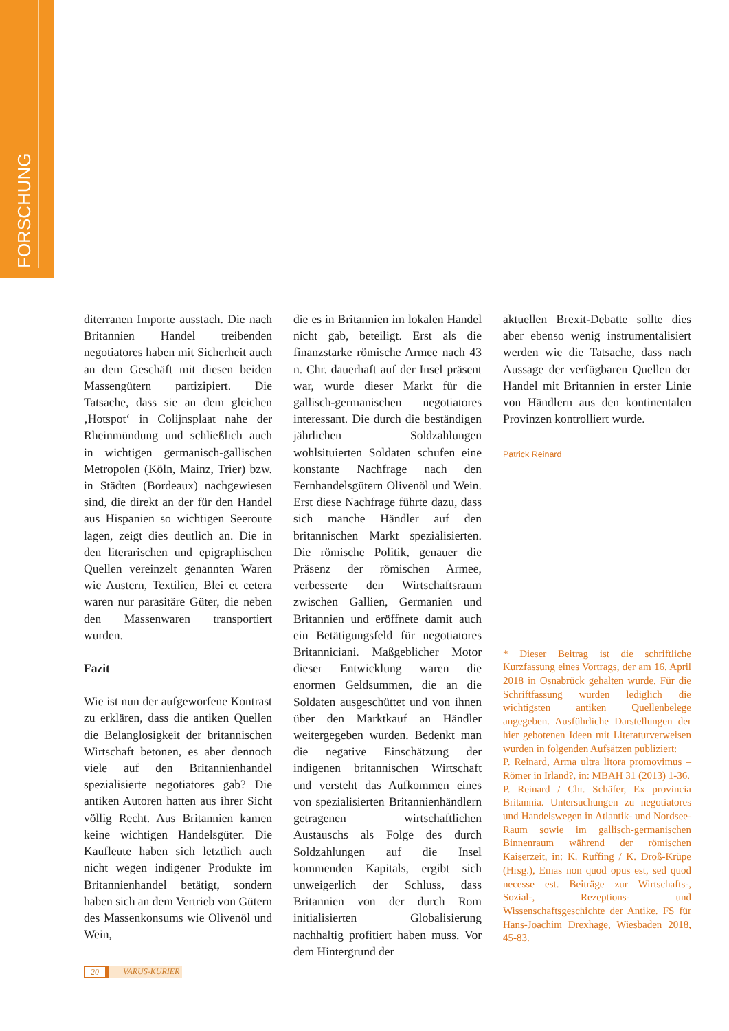FORSCHUNG
diterranen Importe ausstach. Die nach Britannien Handel treibenden negotiatores haben mit Sicherheit auch an dem Geschäft mit diesen beiden Massengütern partizipiert. Die Tatsache, dass sie an dem gleichen ‚Hotspot‘ in Colijnsplaat nahe der Rheinmündung und schließlich auch in wichtigen germanisch-gallischen Metropolen (Köln, Mainz, Trier) bzw. in Städten (Bordeaux) nachgewiesen sind, die direkt an der für den Handel aus Hispanien so wichtigen Seeroute lagen, zeigt dies deutlich an. Die in den literarischen und epigraphischen Quellen vereinzelt genannten Waren wie Austern, Textilien, Blei et cetera waren nur parasitäre Güter, die neben den Massenwaren transportiert wurden.
Fazit
Wie ist nun der aufgeworfene Kontrast zu erklären, dass die antiken Quellen die Belanglosigkeit der britannischen Wirtschaft betonen, es aber dennoch viele auf den Britannienhandel spezialisierte negotiatores gab? Die antiken Autoren hatten aus ihrer Sicht völlig Recht. Aus Britannien kamen keine wichtigen Handelsgüter. Die Kaufleute haben sich letztlich auch nicht wegen indigener Produkte im Britannienhandel betätigt, sondern haben sich an dem Vertrieb von Gütern des Massenkonsums wie Olivenöl und Wein,
die es in Britannien im lokalen Handel nicht gab, beteiligt. Erst als die finanzstarke römische Armee nach 43 n. Chr. dauerhaft auf der Insel präsent war, wurde dieser Markt für die gallisch-germanischen negotiatores interessant. Die durch die beständigen jährlichen Soldzahlungen wohlsituierten Soldaten schufen eine konstante Nachfrage nach den Fernhandelsgütern Olivenöl und Wein. Erst diese Nachfrage führte dazu, dass sich manche Händler auf den britannischen Markt spezialisierten. Die römische Politik, genauer die Präsenz der römischen Armee, verbesserte den Wirtschaftsraum zwischen Gallien, Germanien und Britannien und eröffnete damit auch ein Betätigungsfeld für negotiatores Britanniciani. Maßgeblicher Motor dieser Entwicklung waren die enormen Geldsummen, die an die Soldaten ausgeschüttet und von ihnen über den Marktkauf an Händler weitergegeben wurden. Bedenkt man die negative Einschätzung der indigenen britannischen Wirtschaft und versteht das Aufkommen eines von spezialisierten Britannienhändlern getragenen wirtschaftlichen Austauschs als Folge des durch Soldzahlungen auf die Insel kommenden Kapitals, ergibt sich unweigerlich der Schluss, dass Britannien von der durch Rom initialisierten Globalisierung nachhaltig profitiert haben muss. Vor dem Hintergrund der
aktuellen Brexit-Debatte sollte dies aber ebenso wenig instrumentalisiert werden wie die Tatsache, dass nach Aussage der verfügbaren Quellen der Handel mit Britannien in erster Linie von Händlern aus den kontinentalen Provinzen kontrolliert wurde.
Patrick Reinard
* Dieser Beitrag ist die schriftliche Kurzfassung eines Vortrags, der am 16. April 2018 in Osnabrück gehalten wurde. Für die Schriftfassung wurden lediglich die wichtigsten antiken Quellenbelege angegeben. Ausführliche Darstellungen der hier gebotenen Ideen mit Literaturverweisen wurden in folgenden Aufsätzen publiziert:
P. Reinard, Arma ultra litora promovimus – Römer in Irland?, in: MBAH 31 (2013) 1-36.
P. Reinard / Chr. Schäfer, Ex provincia Britannia. Untersuchungen zu negotiatores und Handelswegen in Atlantik- und Nordsee-Raum sowie im gallisch-germanischen Binnenraum während der römischen Kaiserzeit, in: K. Ruffing / K. Droß-Krüpe (Hrsg.), Emas non quod opus est, sed quod necesse est. Beiträge zur Wirtschafts-, Sozial-, Rezeptions- und Wissenschaftsgeschichte der Antike. FS für Hans-Joachim Drexhage, Wiesbaden 2018, 45-83.
20 VARUS-KURIER